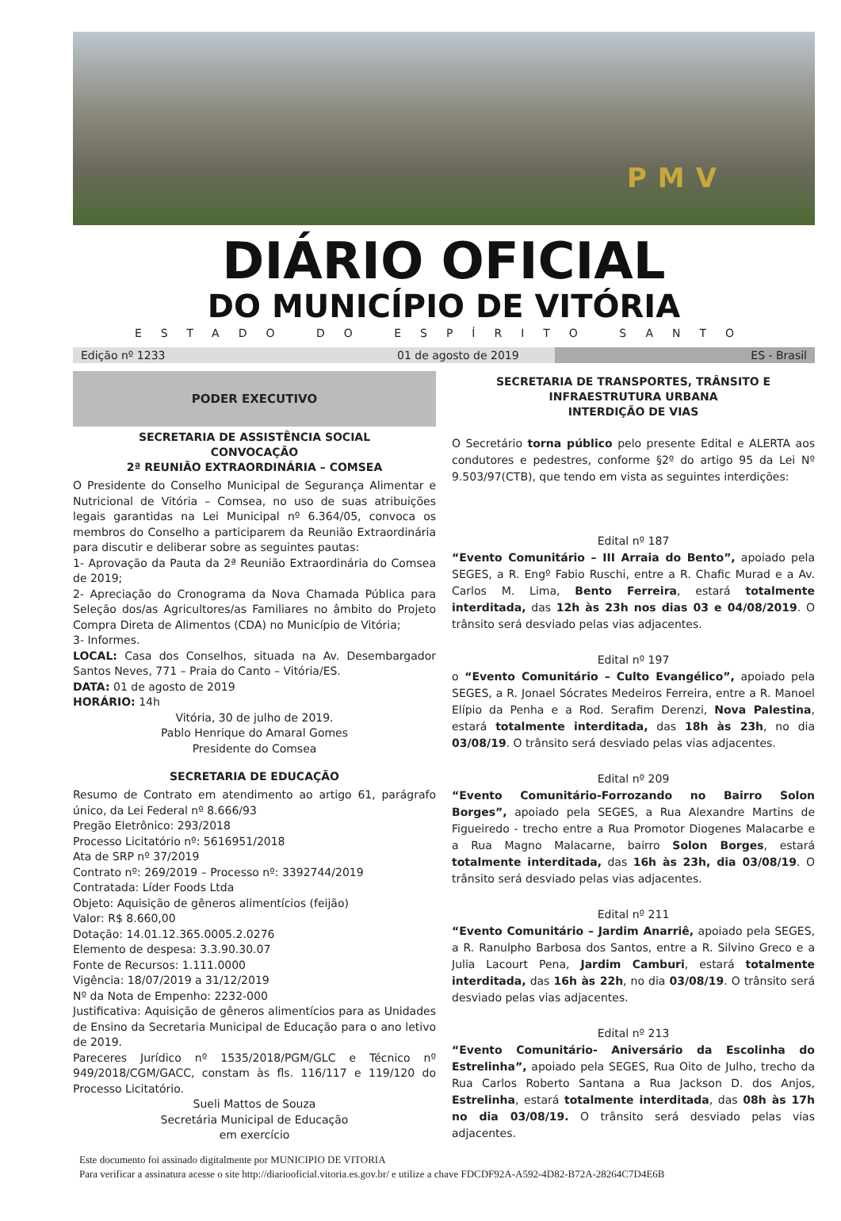PMV
DIÁRIO OFICIAL
DO MUNICÍPIO DE VITÓRIA
ESTADO DO ESPÍRITO SANTO
Edição nº 1233 01 de agosto de 2019 ES - Brasil
PODER EXECUTIVO
SECRETARIA DE ASSISTÊNCIA SOCIAL
CONVOCAÇÃO
2ª REUNIÃO EXTRAORDINÁRIA – COMSEA
O Presidente do Conselho Municipal de Segurança Alimentar e Nutricional de Vitória – Comsea, no uso de suas atribuições legais garantidas na Lei Municipal nº 6.364/05, convoca os membros do Conselho a participarem da Reunião Extraordinária para discutir e deliberar sobre as seguintes pautas:
1- Aprovação da Pauta da 2ª Reunião Extraordinária do Comsea de 2019;
2- Apreciação do Cronograma da Nova Chamada Pública para Seleção dos/as Agricultores/as Familiares no âmbito do Projeto Compra Direta de Alimentos (CDA) no Município de Vitória;
3- Informes.
LOCAL: Casa dos Conselhos, situada na Av. Desembargador Santos Neves, 771 – Praia do Canto – Vitória/ES.
DATA: 01 de agosto de 2019
HORÁRIO: 14h
Vitória, 30 de julho de 2019.
Pablo Henrique do Amaral Gomes
Presidente do Comsea
SECRETARIA DE EDUCAÇÃO
Resumo de Contrato em atendimento ao artigo 61, parágrafo único, da Lei Federal nº 8.666/93
Pregão Eletrônico: 293/2018
Processo Licitatório nº: 5616951/2018
Ata de SRP nº 37/2019
Contrato nº: 269/2019 – Processo nº: 3392744/2019
Contratada: Líder Foods Ltda
Objeto: Aquisição de gêneros alimentícios (feijão)
Valor: R$ 8.660,00
Dotação: 14.01.12.365.0005.2.0276
Elemento de despesa: 3.3.90.30.07
Fonte de Recursos: 1.111.0000
Vigência: 18/07/2019 a 31/12/2019
Nº da Nota de Empenho: 2232-000
Justificativa: Aquisição de gêneros alimentícios para as Unidades de Ensino da Secretaria Municipal de Educação para o ano letivo de 2019.
Pareceres Jurídico nº 1535/2018/PGM/GLC e Técnico nº 949/2018/CGM/GACC, constam às fls. 116/117 e 119/120 do Processo Licitatório.
Sueli Mattos de Souza
Secretária Municipal de Educação
em exercício
SECRETARIA DE TRANSPORTES, TRÂNSITO E INFRAESTRUTURA URBANA
INTERDIÇÃO DE VIAS
O Secretário torna público pelo presente Edital e ALERTA aos condutores e pedestres, conforme §2º do artigo 95 da Lei Nº 9.503/97(CTB), que tendo em vista as seguintes interdições:
Edital nº 187
“Evento Comunitário – III Arraia do Bento”, apoiado pela SEGES, a R. Engº Fabio Ruschi, entre a R. Chafic Murad e a Av. Carlos M. Lima, Bento Ferreira, estará totalmente interditada, das 12h às 23h nos dias 03 e 04/08/2019. O trânsito será desviado pelas vias adjacentes.
Edital nº 197
o “Evento Comunitário – Culto Evangélico”, apoiado pela SEGES, a R. Jonael Sócrates Medeiros Ferreira, entre a R. Manoel Elípio da Penha e a Rod. Serafim Derenzi, Nova Palestina, estará totalmente interditada, das 18h às 23h, no dia 03/08/19. O trânsito será desviado pelas vias adjacentes.
Edital nº 209
“Evento Comunitário-Forrozando no Bairro Solon Borges”, apoiado pela SEGES, a Rua Alexandre Martins de Figueiredo - trecho entre a Rua Promotor Diogenes Malacarbe e a Rua Magno Malacarne, bairro Solon Borges, estará totalmente interditada, das 16h às 23h, dia 03/08/19. O trânsito será desviado pelas vias adjacentes.
Edital nº 211
“Evento Comunitário – Jardim Anarriê, apoiado pela SEGES, a R. Ranulpho Barbosa dos Santos, entre a R. Silvino Greco e a Julia Lacourt Pena, Jardim Camburi, estará totalmente interditada, das 16h às 22h, no dia 03/08/19. O trânsito será desviado pelas vias adjacentes.
Edital nº 213
“Evento Comunitário- Aniversário da Escolinha do Estrelinha”, apoiado pela SEGES, Rua Oito de Julho, trecho da Rua Carlos Roberto Santana a Rua Jackson D. dos Anjos, Estrelinha, estará totalmente interditada, das 08h às 17h no dia 03/08/19. O trânsito será desviado pelas vias adjacentes.
Este documento foi assinado digitalmente por MUNICIPIO DE VITORIA
Para verificar a assinatura acesse o site http://diariooficial.vitoria.es.gov.br/ e utilize a chave FDCDF92A-A592-4D82-B72A-28264C7D4E6B